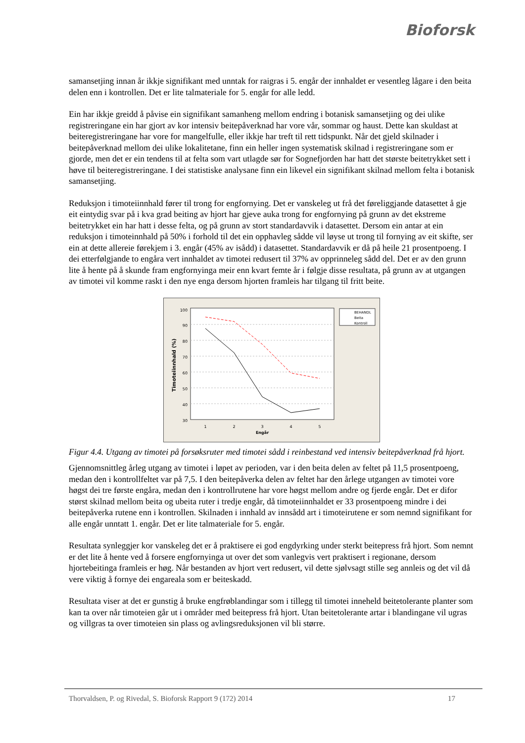Bioforsk
samansetjing innan år ikkje signifikant med unntak for raigras i 5. engår der innhaldet er vesentleg lågare i den beita delen enn i kontrollen. Det er lite talmateriale for 5. engår for alle ledd.
Ein har ikkje greidd å påvise ein signifikant samanheng mellom endring i botanisk samansetjing og dei ulike registreringane ein har gjort av kor intensiv beitepåverknad har vore vår, sommar og haust. Dette kan skuldast at beiteregistreringane har vore for mangelfulle, eller ikkje har treft til rett tidspunkt. Når det gjeld skilnader i beitepåverknad mellom dei ulike lokalitetane, finn ein heller ingen systematisk skilnad i registreringane som er gjorde, men det er ein tendens til at felta som vart utlagde sør for Sognefjorden har hatt det største beitetrykket sett i høve til beiteregistreringane. I dei statistiske analysane finn ein likevel ein signifikant skilnad mellom felta i botanisk samansetjing.
Reduksjon i timoteiinnhald fører til trong for engfornying. Det er vanskeleg ut frå det føreliggjande datasettet å gje eit eintydig svar på i kva grad beiting av hjort har gjeve auka trong for engfornying på grunn av det ekstreme beitetrykket ein har hatt i desse felta, og på grunn av stort standardavvik i datasettet. Dersom ein antar at ein reduksjon i timoteinnhald på 50% i forhold til det ein opphavleg sådde vil løyse ut trong til fornying av eit skifte, ser ein at dette allereie førekjem i 3. engår (45% av isådd) i datasettet. Standardavvik er då på heile 21 prosentpoeng. I dei etterfølgjande to engåra vert innhaldet av timotei redusert til 37% av opprinneleg sådd del. Det er av den grunn lite å hente på å skunde fram engfornyinga meir enn kvart femte år i følgje disse resultata, på grunn av at utgangen av timotei vil komme raskt i den nye enga dersom hjorten framleis har tilgang til fritt beite.
100
90
80
70
60
50
40
30
1
2
3
4
5
Engår
Timoteiinnhald (%)
BEHANDL
Beita
Kontroll
Figur 4.4. Utgang av timotei på forsøksruter med timotei sådd i reinbestand ved intensiv beitepåverknad frå hjort.
Gjennomsnittleg årleg utgang av timotei i løpet av perioden, var i den beita delen av feltet på 11,5 prosentpoeng, medan den i kontrollfeltet var på 7,5. I den beitepåverka delen av feltet har den årlege utgangen av timotei vore høgst dei tre første engåra, medan den i kontrollrutene har vore høgst mellom andre og fjerde engår. Det er difor størst skilnad mellom beita og ubeita ruter i tredje engår, då timoteiinnhaldet er 33 prosentpoeng mindre i dei beitepåverka rutene enn i kontrollen. Skilnaden i innhald av innsådd art i timoteirutene er som nemnd signifikant for alle engår unntatt 1. engår. Det er lite talmateriale for 5. engår.
Resultata synleggjer kor vanskeleg det er å praktisere ei god engdyrking under sterkt beitepress frå hjort. Som nemnt er det lite å hente ved å forsere engfornyinga ut over det som vanlegvis vert praktisert i regionane, dersom hjortebeitinga framleis er høg. Når bestanden av hjort vert redusert, vil dette sjølvsagt stille seg annleis og det vil då vere viktig å fornye dei engareala som er beiteskadd.
Resultata viser at det er gunstig å bruke engfrøblandingar som i tillegg til timotei inneheld beitetolerante planter som kan ta over når timoteien går ut i områder med beitepress frå hjort. Utan beitetolerante artar i blandingane vil ugras og villgras ta over timoteien sin plass og avlingsreduksjonen vil bli større.
Thorvaldsen, P. og Rivedal, S. Bioforsk Rapport 9 (172) 2014 17